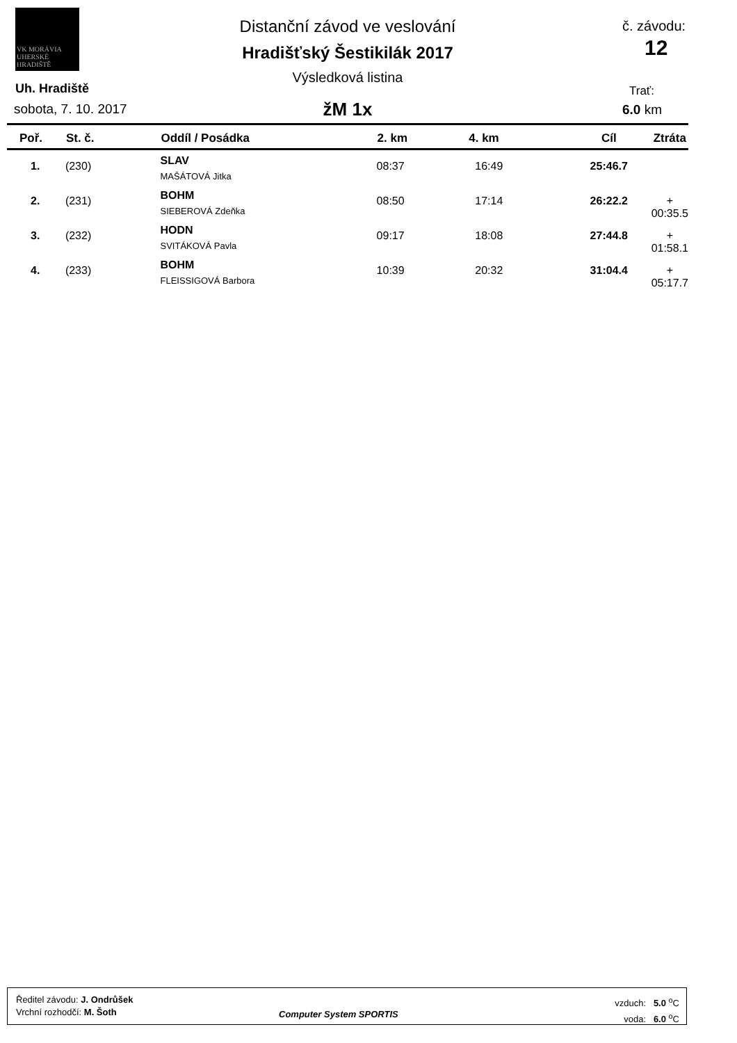VK MORÁVIA
UHERSKÉ HRADIŠTĚ
Distanční závod ve veslování
Hradišťský Šestikilák 2017
Výsledková listina
žM 1x
Uh. Hradiště
sobota, 7. 10. 2017
č. závodu:
12
Trať:
6.0 km
| Poř. | St. č. | Oddíl / Posádka | 2. km | 4. km | Cíl | Ztráta |
| --- | --- | --- | --- | --- | --- | --- |
| 1. | (230) | SLAV MAŠÁTOVÁ Jitka | 08:37 | 16:49 | 25:46.7 | |
| 2. | (231) | BOHM SIEBEROVÁ Zdeňka | 08:50 | 17:14 | 26:22.2 | + 00:35.5 |
| 3. | (232) | HODN SVITÁKOVÁ Pavla | 09:17 | 18:08 | 27:44.8 | + 01:58.1 |
| 4. | (233) | BOHM FLEISSIGOVÁ Barbora | 10:39 | 20:32 | 31:04.4 | + 05:17.7 |
Ředitel závodu: J. Ondrůšek
Vrchní rozhodčí: M. Šoth
Computer System SPORTIS
vzduch: 5.0 <sup>o</sup>C
voda: 6.0 <sup>o</sup>C